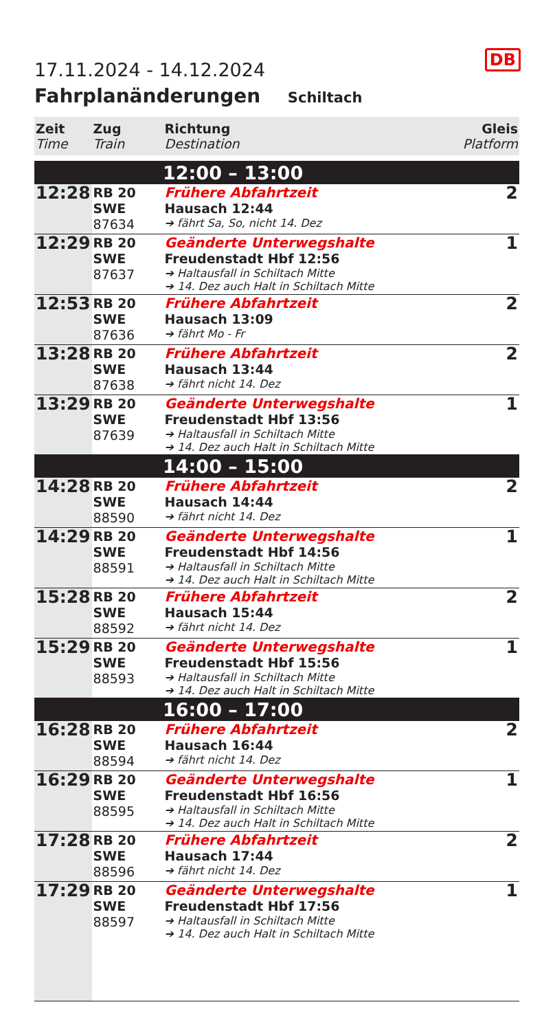DB
17.11.2024 - 14.12.2024
Fahrplanänderungen Schiltach
| Zeit Time | Zug Train | Richtung Destination | Gleis Platform |
| --- | --- | --- | --- |
| 12:00 – 13:00 | | | |
| 12:28 | RB 20 SWE 87634 | Frühere Abfahrtzeit Hausach 12:44 ➔ fährt Sa, So, nicht 14. Dez | 2 |
| 12:29 | RB 20 SWE 87637 | Geänderte Unterwegshalte Freudenstadt Hbf 12:56 ➔ Haltausfall in Schiltach Mitte ➔ 14. Dez auch Halt in Schiltach Mitte | 1 |
| 12:53 | RB 20 SWE 87636 | Frühere Abfahrtzeit Hausach 13:09 ➔ fährt Mo - Fr | 2 |
| 13:28 | RB 20 SWE 87638 | Frühere Abfahrtzeit Hausach 13:44 ➔ fährt nicht 14. Dez | 2 |
| 13:29 | RB 20 SWE 87639 | Geänderte Unterwegshalte Freudenstadt Hbf 13:56 ➔ Haltausfall in Schiltach Mitte ➔ 14. Dez auch Halt in Schiltach Mitte | 1 |
| 14:00 – 15:00 | | | |
| 14:28 | RB 20 SWE 88590 | Frühere Abfahrtzeit Hausach 14:44 ➔ fährt nicht 14. Dez | 2 |
| 14:29 | RB 20 SWE 88591 | Geänderte Unterwegshalte Freudenstadt Hbf 14:56 ➔ Haltausfall in Schiltach Mitte ➔ 14. Dez auch Halt in Schiltach Mitte | 1 |
| 15:28 | RB 20 SWE 88592 | Frühere Abfahrtzeit Hausach 15:44 ➔ fährt nicht 14. Dez | 2 |
| 15:29 | RB 20 SWE 88593 | Geänderte Unterwegshalte Freudenstadt Hbf 15:56 ➔ Haltausfall in Schiltach Mitte ➔ 14. Dez auch Halt in Schiltach Mitte | 1 |
| 16:00 – 17:00 | | | |
| 16:28 | RB 20 SWE 88594 | Frühere Abfahrtzeit Hausach 16:44 ➔ fährt nicht 14. Dez | 2 |
| 16:29 | RB 20 SWE 88595 | Geänderte Unterwegshalte Freudenstadt Hbf 16:56 ➔ Haltausfall in Schiltach Mitte ➔ 14. Dez auch Halt in Schiltach Mitte | 1 |
| 17:28 | RB 20 SWE 88596 | Frühere Abfahrtzeit Hausach 17:44 ➔ fährt nicht 14. Dez | 2 |
| 17:29 | RB 20 SWE 88597 | Geänderte Unterwegshalte Freudenstadt Hbf 17:56 ➔ Haltausfall in Schiltach Mitte ➔ 14. Dez auch Halt in Schiltach Mitte | 1 |